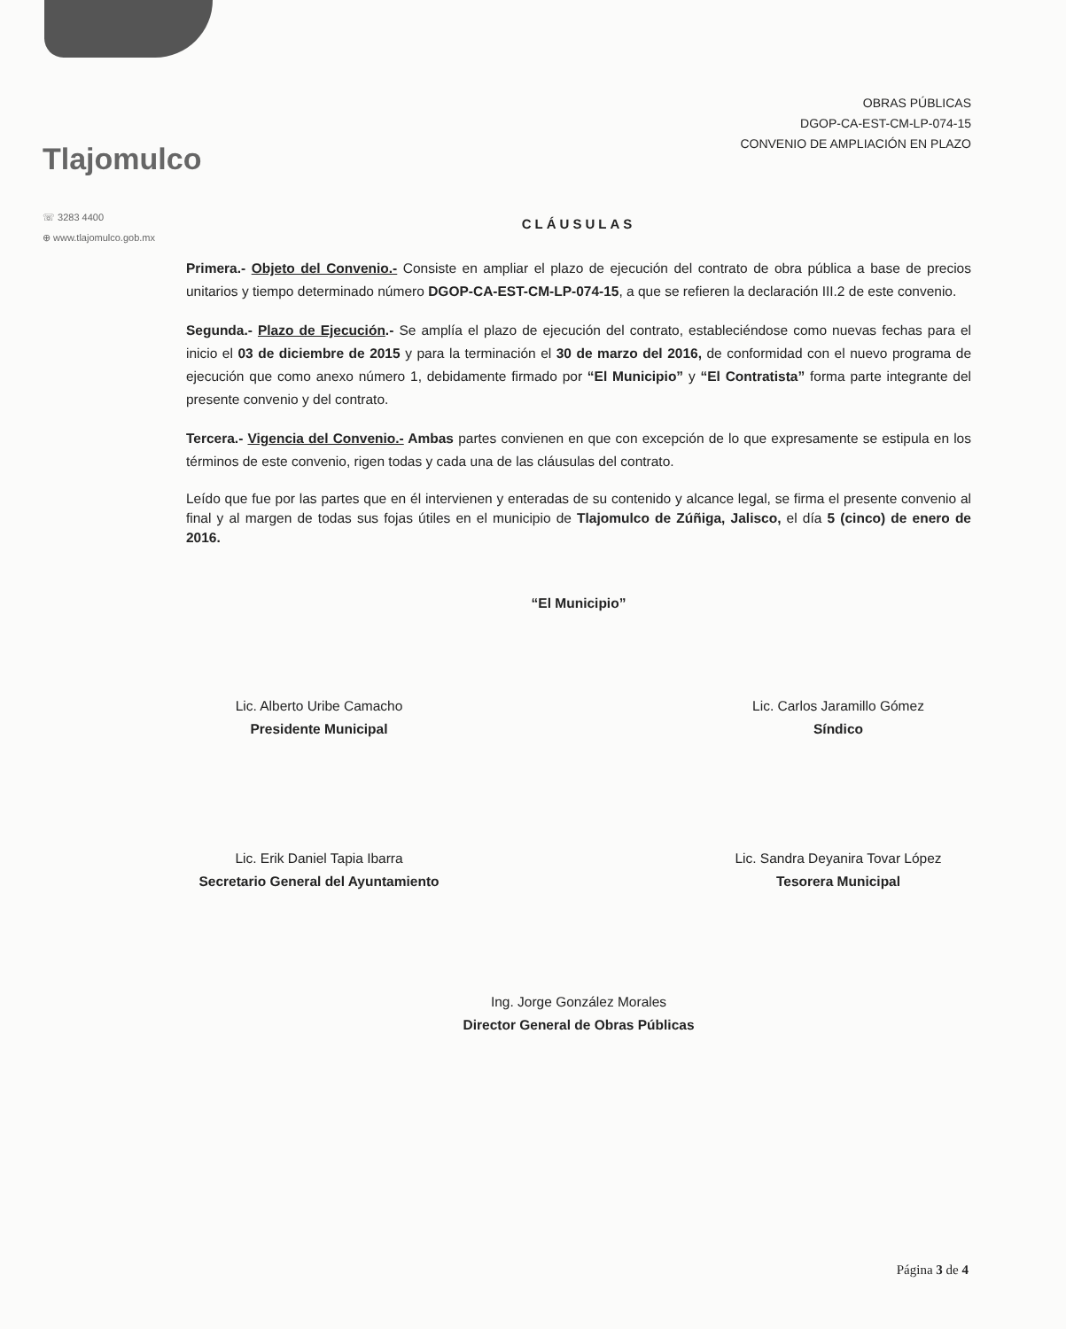Tlajomulco
☏ 3283 4400
⊕ www.tlajomulco.gob.mx
OBRAS PÚBLICAS
DGOP-CA-EST-CM-LP-074-15
CONVENIO DE AMPLIACIÓN EN PLAZO
CLÁUSULAS
Primera.- Objeto del Convenio.- Consiste en ampliar el plazo de ejecución del contrato de obra pública a base de precios unitarios y tiempo determinado número DGOP-CA-EST-CM-LP-074-15, a que se refieren la declaración III.2 de este convenio.
Segunda.- Plazo de Ejecución.- Se amplía el plazo de ejecución del contrato, estableciéndose como nuevas fechas para el inicio el 03 de diciembre de 2015 y para la terminación el 30 de marzo del 2016, de conformidad con el nuevo programa de ejecución que como anexo número 1, debidamente firmado por “El Municipio” y “El Contratista” forma parte integrante del presente convenio y del contrato.
Tercera.- Vigencia del Convenio.- Ambas partes convienen en que con excepción de lo que expresamente se estipula en los términos de este convenio, rigen todas y cada una de las cláusulas del contrato.
Leído que fue por las partes que en él intervienen y enteradas de su contenido y alcance legal, se firma el presente convenio al final y al margen de todas sus fojas útiles en el municipio de Tlajomulco de Zúñiga, Jalisco, el día 5 (cinco) de enero de 2016.
“El Municipio”
Lic. Alberto Uribe Camacho
Presidente Municipal
Lic. Carlos Jaramillo Gómez
Síndico
Lic. Erik Daniel Tapia Ibarra
Secretario General del Ayuntamiento
Lic. Sandra Deyanira Tovar López
Tesorera Municipal
Ing. Jorge González Morales
Director General de Obras Públicas
Página 3 de 4